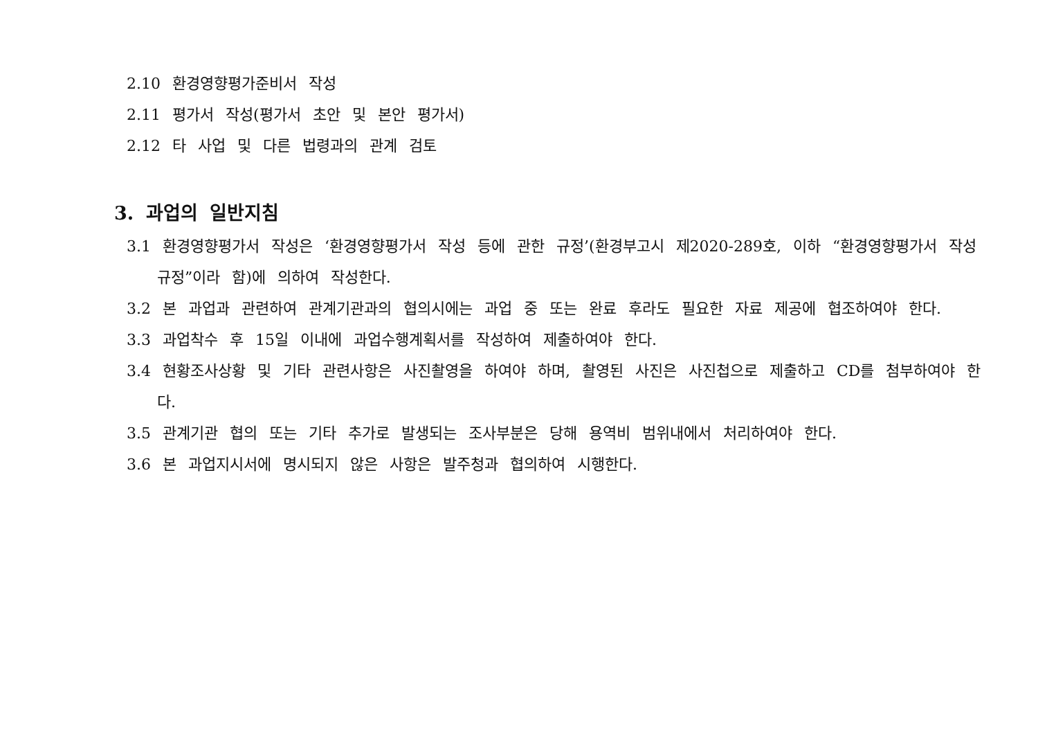2.10 환경영향평가준비서 작성
2.11 평가서 작성(평가서 초안 및 본안 평가서)
2.12 타 사업 및 다른 법령과의 관계 검토
3. 과업의 일반지침
3.1 환경영향평가서 작성은 ‘환경영향평가서 작성 등에 관한 규정’(환경부고시 제2020-289호, 이하 “환경영향평가서 작성규정”이라 함)에 의하여 작성한다.
3.2 본 과업과 관련하여 관계기관과의 협의시에는 과업 중 또는 완료 후라도 필요한 자료 제공에 협조하여야 한다.
3.3 과업착수 후 15일 이내에 과업수행계획서를 작성하여 제출하여야 한다.
3.4 현황조사상황 및 기타 관련사항은 사진촬영을 하여야 하며, 촬영된 사진은 사진첩으로 제출하고 CD를 첨부하여야 한다.
3.5 관계기관 협의 또는 기타 추가로 발생되는 조사부분은 당해 용역비 범위내에서 처리하여야 한다.
3.6 본 과업지시서에 명시되지 않은 사항은 발주청과 협의하여 시행한다.